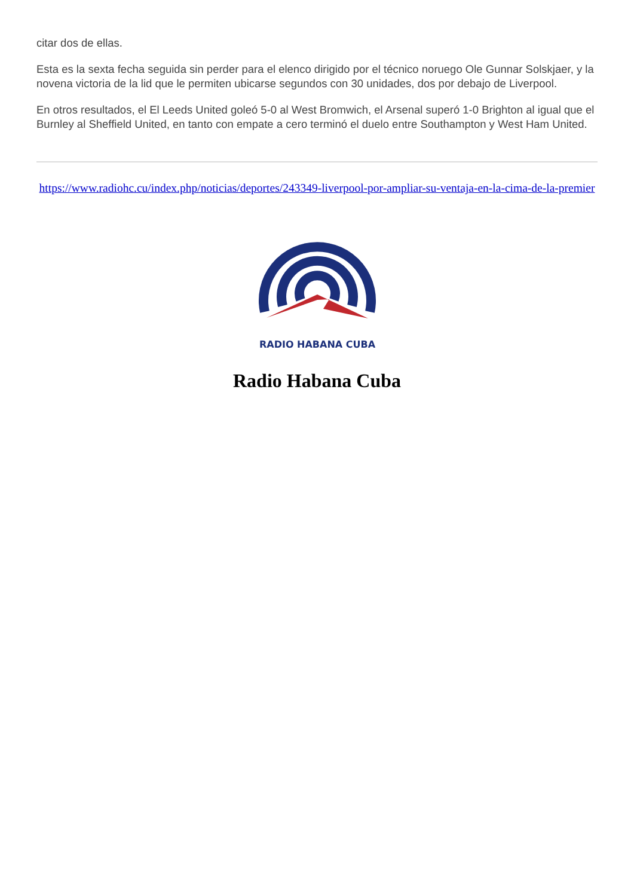citar dos de ellas.
Esta es la sexta fecha seguida sin perder para el elenco dirigido por el técnico noruego Ole Gunnar Solskjaer, y la novena victoria de la lid que le permiten ubicarse segundos con 30 unidades, dos por debajo de Liverpool.
En otros resultados, el El Leeds United goleó 5-0 al West Bromwich, el Arsenal superó 1-0 Brighton al igual que el Burnley al Sheffield United, en tanto con empate a cero terminó el duelo entre Southampton y West Ham United.
https://www.radiohc.cu/index.php/noticias/deportes/243349-liverpool-por-ampliar-su-ventaja-en-la-cima-de-la-premier
RADIO HABANA CUBA
Radio Habana Cuba